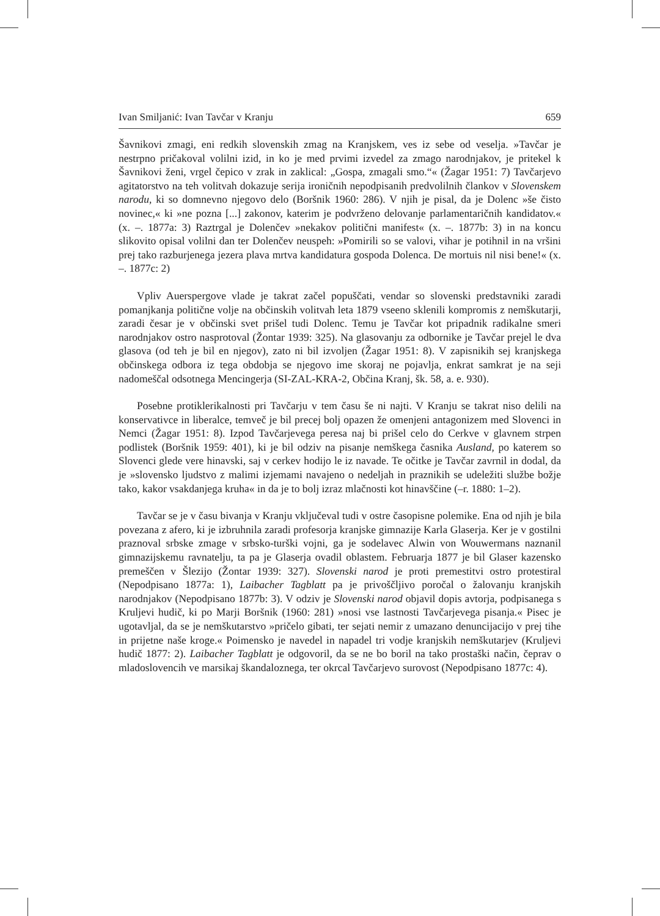Ivan Smiljanić: Ivan Tavčar v Kranju 659
Šavnikovi zmagi, eni redkih slovenskih zmag na Kranjskem, ves iz sebe od veselja. »Tavčar je nestrpno pričakoval volilni izid, in ko je med prvimi izvedel za zmago narodnjakov, je pritekel k Šavnikovi ženi, vrgel čepico v zrak in zaklical: „Gospa, zmagali smo.“« (Žagar 1951: 7) Tavčarjevo agitatorstvo na teh volitvah dokazuje serija ironičnih nepodpisanih predvolilnih člankov v Slovenskem narodu, ki so domnevno njegovo delo (Boršnik 1960: 286). V njih je pisal, da je Dolenc »še čisto novinec,« ki »ne pozna [...] zakonov, katerim je podvrženo delovanje parlamentaričnih kandidatov.« (x. –. 1877a: 3) Raztrgal je Dolenčev »nekakov politični manifest« (x. –. 1877b: 3) in na koncu slikovito opisal volilni dan ter Dolenčev neuspeh: »Pomirili so se valovi, vihar je potihnil in na vršini prej tako razburjenega jezera plava mrtva kandidatura gospoda Dolenca. De mortuis nil nisi bene!« (x. –. 1877c: 2)
Vpliv Auerspergove vlade je takrat začel popuščati, vendar so slovenski predstavniki zaradi pomanjkanja politične volje na občinskih volitvah leta 1879 vseeno sklenili kompromis z nemškutarji, zaradi česar je v občinski svet prišel tudi Dolenc. Temu je Tavčar kot pripadnik radikalne smeri narodnjakov ostro nasprotoval (Žontar 1939: 325). Na glasovanju za odbornike je Tavčar prejel le dva glasova (od teh je bil en njegov), zato ni bil izvoljen (Žagar 1951: 8). V zapisnikih sej kranjskega občinskega odbora iz tega obdobja se njegovo ime skoraj ne pojavlja, enkrat samkrat je na seji nadomeščal odsotnega Mencingerja (SI-ZAL-KRA-2, Občina Kranj, šk. 58, a. e. 930).
Posebne protiklerikalnosti pri Tavčarju v tem času še ni najti. V Kranju se takrat niso delili na konservativce in liberalce, temveč je bil precej bolj opazen že omenjeni antagonizem med Slovenci in Nemci (Žagar 1951: 8). Izpod Tavčarjevega peresa naj bi prišel celo do Cerkve v glavnem strpen podlistek (Boršnik 1959: 401), ki je bil odziv na pisanje nemškega časnika Ausland, po katerem so Slovenci glede vere hinavski, saj v cerkev hodijo le iz navade. Te očitke je Tavčar zavrnil in dodal, da je »slovensko ljudstvo z malimi izjemami navajeno o nedeljah in praznikih se udeležiti službe božje tako, kakor vsakdanjega kruha« in da je to bolj izraz mlačnosti kot hinavščine (–r. 1880: 1–2).
Tavčar se je v času bivanja v Kranju vključeval tudi v ostre časopisne polemike. Ena od njih je bila povezana z afero, ki je izbruhnila zaradi profesorja kranjske gimnazije Karla Glaserja. Ker je v gostilni praznoval srbske zmage v srbsko-turški vojni, ga je sodelavec Alwin von Wouwermans naznanil gimnazijskemu ravnatelju, ta pa je Glaserja ovadil oblastem. Februarja 1877 je bil Glaser kazensko premeščen v Šlezijo (Žontar 1939: 327). Slovenski narod je proti premestitvi ostro protestiral (Nepodpisano 1877a: 1), Laibacher Tagblatt pa je privoščljivo poročal o žalovanju kranjskih narodnjakov (Nepodpisano 1877b: 3). V odziv je Slovenski narod objavil dopis avtorja, podpisanega s Kruljevi hudič, ki po Marji Boršnik (1960: 281) »nosi vse lastnosti Tavčarjevega pisanja.« Pisec je ugotavljal, da se je nemškutarstvo »pričelo gibati, ter sejati nemir z umazano denuncijacijo v prej tihe in prijetne naše kroge.« Poimensko je navedel in napadel tri vodje kranjskih nemškutarjev (Kruljevi hudič 1877: 2). Laibacher Tagblatt je odgovoril, da se ne bo boril na tako prostaški način, čeprav o mladoslovencih ve marsikaj škandaloznega, ter okrcal Tavčarjevo surovost (Nepodpisano 1877c: 4).